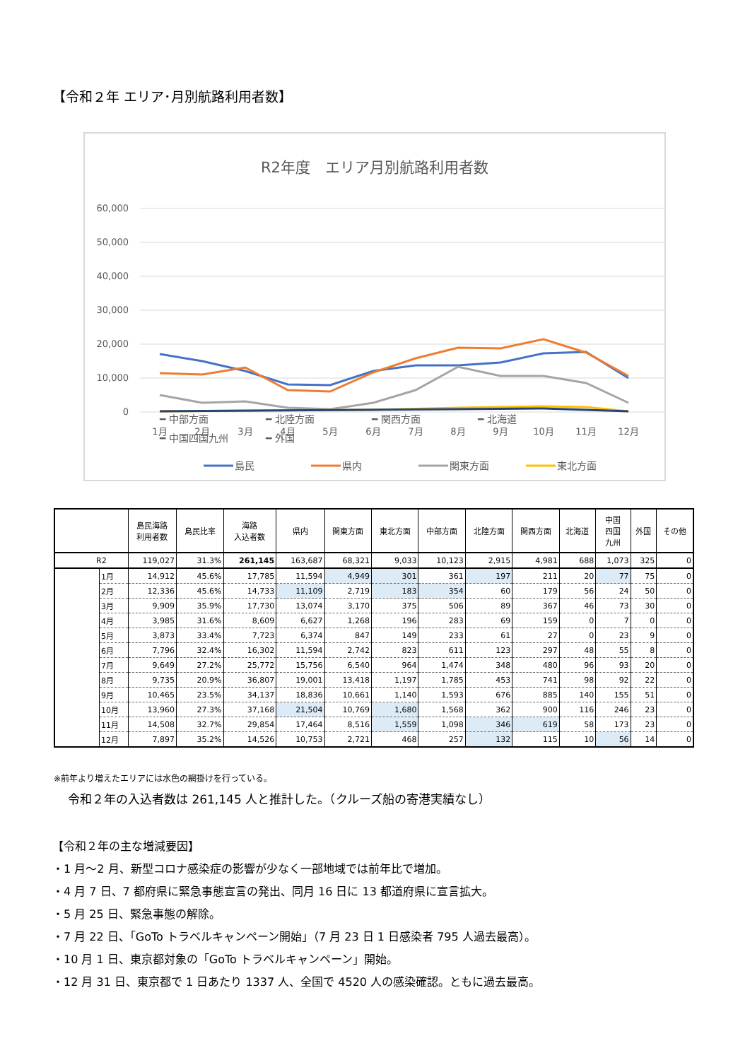【令和２年 エリア･月別航路利用者数】
R2年度　エリア月別航路利用者数
60,000
50,000
40,000
30,000
20,000
10,000
0
1月
2月
3月
4月
5月
6月
7月
8月
9月
10月
11月
12月
島民
県内
関東方面
東北方面
━ 中部方面 ━ 北陸方面 ━ 関西方面 ━ 北海道
━ 中国四国九州 ━ 外国
| | | 島民海路 利用者数 | 島民比率 | 海路 入込者数 | 県内 | 関東方面 | 東北方面 | 中部方面 | 北陸方面 | 関西方面 | 北海道 | 中国 四国 九州 | 外国 | その他 |
| --- | --- | --- | --- | --- | --- | --- | --- | --- | --- | --- | --- | --- | --- | --- |
| R2 | | 119,027 | 31.3% | 261,145 | 163,687 | 68,321 | 9,033 | 10,123 | 2,915 | 4,981 | 688 | 1,073 | 325 | 0 |
| | 1月 | 14,912 | 45.6% | 17,785 | 11,594 | 4,949 | 301 | 361 | 197 | 211 | 20 | 77 | 75 | 0 |
| | 2月 | 12,336 | 45.6% | 14,733 | 11,109 | 2,719 | 183 | 354 | 60 | 179 | 56 | 24 | 50 | 0 |
| | 3月 | 9,909 | 35.9% | 17,730 | 13,074 | 3,170 | 375 | 506 | 89 | 367 | 46 | 73 | 30 | 0 |
| | 4月 | 3,985 | 31.6% | 8,609 | 6,627 | 1,268 | 196 | 283 | 69 | 159 | 0 | 7 | 0 | 0 |
| | 5月 | 3,873 | 33.4% | 7,723 | 6,374 | 847 | 149 | 233 | 61 | 27 | 0 | 23 | 9 | 0 |
| | 6月 | 7,796 | 32.4% | 16,302 | 11,594 | 2,742 | 823 | 611 | 123 | 297 | 48 | 55 | 8 | 0 |
| | 7月 | 9,649 | 27.2% | 25,772 | 15,756 | 6,540 | 964 | 1,474 | 348 | 480 | 96 | 93 | 20 | 0 |
| | 8月 | 9,735 | 20.9% | 36,807 | 19,001 | 13,418 | 1,197 | 1,785 | 453 | 741 | 98 | 92 | 22 | 0 |
| | 9月 | 10,465 | 23.5% | 34,137 | 18,836 | 10,661 | 1,140 | 1,593 | 676 | 885 | 140 | 155 | 51 | 0 |
| | 10月 | 13,960 | 27.3% | 37,168 | 21,504 | 10,769 | 1,680 | 1,568 | 362 | 900 | 116 | 246 | 23 | 0 |
| | 11月 | 14,508 | 32.7% | 29,854 | 17,464 | 8,516 | 1,559 | 1,098 | 346 | 619 | 58 | 173 | 23 | 0 |
| | 12月 | 7,897 | 35.2% | 14,526 | 10,753 | 2,721 | 468 | 257 | 132 | 115 | 10 | 56 | 14 | 0 |
※前年より増えたエリアには水色の網掛けを行っている。
令和２年の入込者数は 261,145 人と推計した。（クルーズ船の寄港実績なし）
【令和２年の主な増減要因】
・1 月～2 月、新型コロナ感染症の影響が少なく一部地域では前年比で増加。
・4 月 7 日、7 都府県に緊急事態宣言の発出、同月 16 日に 13 都道府県に宣言拡大。
・5 月 25 日、緊急事態の解除。
・7 月 22 日、「GoTo トラベルキャンペーン開始」（7 月 23 日 1 日感染者 795 人過去最高）。
・10 月 1 日、東京都対象の「GoTo トラベルキャンペーン」開始。
・12 月 31 日、東京都で 1 日あたり 1337 人、全国で 4520 人の感染確認。ともに過去最高。